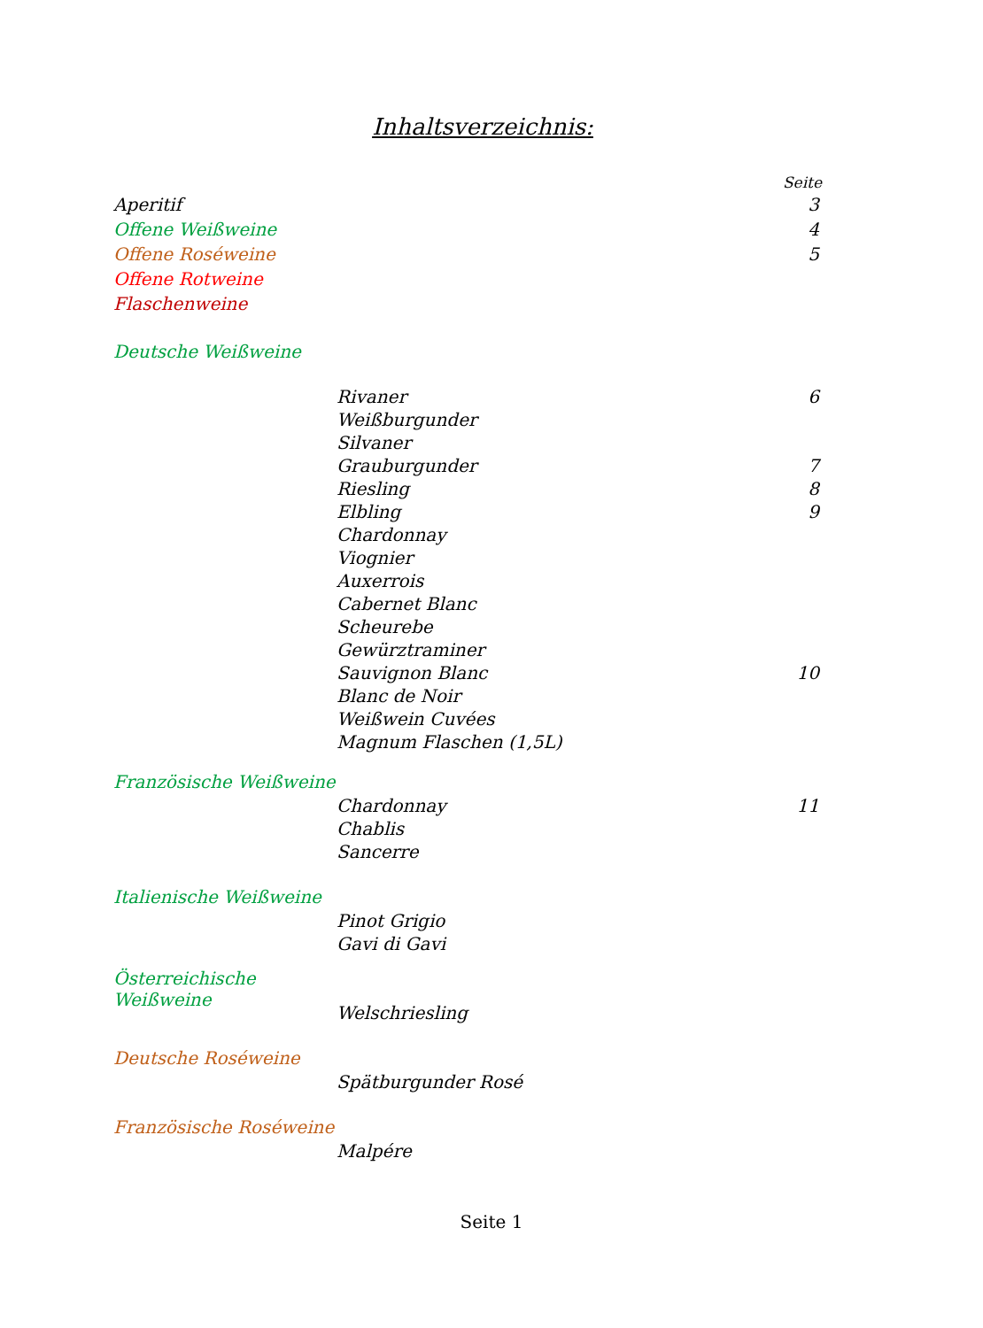Inhaltsverzeichnis:
Seite
Aperitif 3
Offene Weißweine 4
Offene Roséweine 5
Offene Rotweine
Flaschenweine
Deutsche Weißweine
Rivaner 6
Weißburgunder
Silvaner
Grauburgunder 7
Riesling 8
Elbling 9
Chardonnay
Viognier
Auxerrois
Cabernet Blanc
Scheurebe
Gewürztraminer
Sauvignon Blanc 10
Blanc de Noir
Weißwein Cuvées
Magnum Flaschen (1,5L)
Französische Weißweine
Chardonnay 11
Chablis
Sancerre
Italienische Weißweine
Pinot Grigio
Gavi di Gavi
Österreichische Weißweine
Welschriesling
Deutsche Roséweine
Spätburgunder Rosé
Französische Roséweine
Malpére
Seite 1